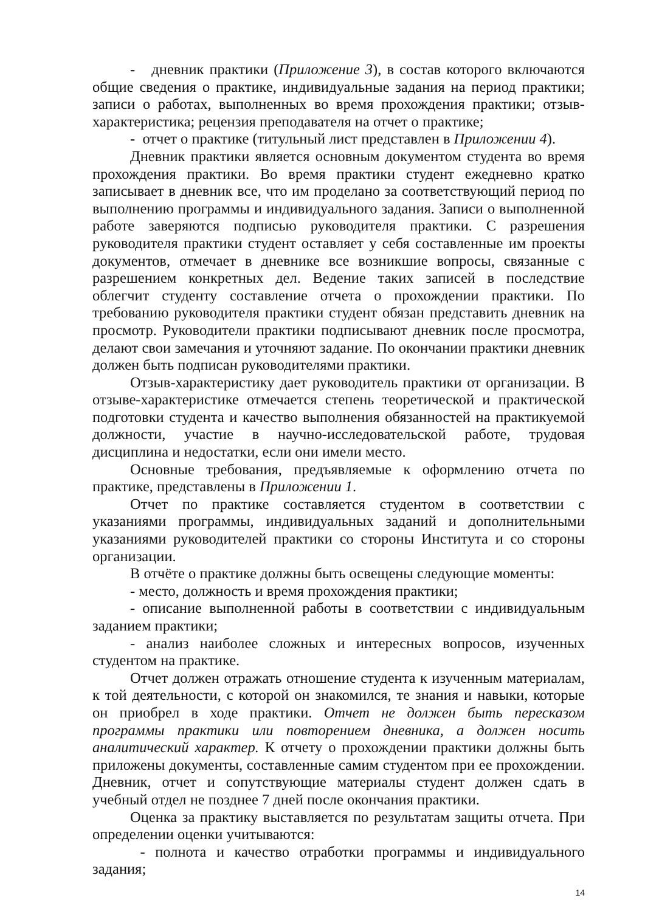- дневник практики (Приложение 3), в состав которого включаются общие сведения о практике, индивидуальные задания на период практики; записи о работах, выполненных во время прохождения практики; отзыв-характеристика; рецензия преподавателя на отчет о практике;
- отчет о практике (титульный лист представлен в Приложении 4).
Дневник практики является основным документом студента во время прохождения практики. Во время практики студент ежедневно кратко записывает в дневник все, что им проделано за соответствующий период по выполнению программы и индивидуального задания. Записи о выполненной работе заверяются подписью руководителя практики. С разрешения руководителя практики студент оставляет у себя составленные им проекты документов, отмечает в дневнике все возникшие вопросы, связанные с разрешением конкретных дел. Ведение таких записей в последствие облегчит студенту составление отчета о прохождении практики. По требованию руководителя практики студент обязан представить дневник на просмотр. Руководители практики подписывают дневник после просмотра, делают свои замечания и уточняют задание. По окончании практики дневник должен быть подписан руководителями практики.
Отзыв-характеристику дает руководитель практики от организации. В отзыве-характеристике отмечается степень теоретической и практической подготовки студента и качество выполнения обязанностей на практикуемой должности, участие в научно-исследовательской работе, трудовая дисциплина и недостатки, если они имели место.
Основные требования, предъявляемые к оформлению отчета по практике, представлены в Приложении 1.
Отчет по практике составляется студентом в соответствии с указаниями программы, индивидуальных заданий и дополнительными указаниями руководителей практики со стороны Института и со стороны организации.
В отчёте о практике должны быть освещены следующие моменты:
- место, должность и время прохождения практики;
- описание выполненной работы в соответствии с индивидуальным заданием практики;
- анализ наиболее сложных и интересных вопросов, изученных студентом на практике.
Отчет должен отражать отношение студента к изученным материалам, к той деятельности, с которой он знакомился, те знания и навыки, которые он приобрел в ходе практики. Отчет не должен быть пересказом программы практики или повторением дневника, а должен носить аналитический характер. К отчету о прохождении практики должны быть приложены документы, составленные самим студентом при ее прохождении. Дневник, отчет и сопутствующие материалы студент должен сдать в учебный отдел не позднее 7 дней после окончания практики.
Оценка за практику выставляется по результатам защиты отчета. При определении оценки учитываются:
- полнота и качество отработки программы и индивидуального задания;
14